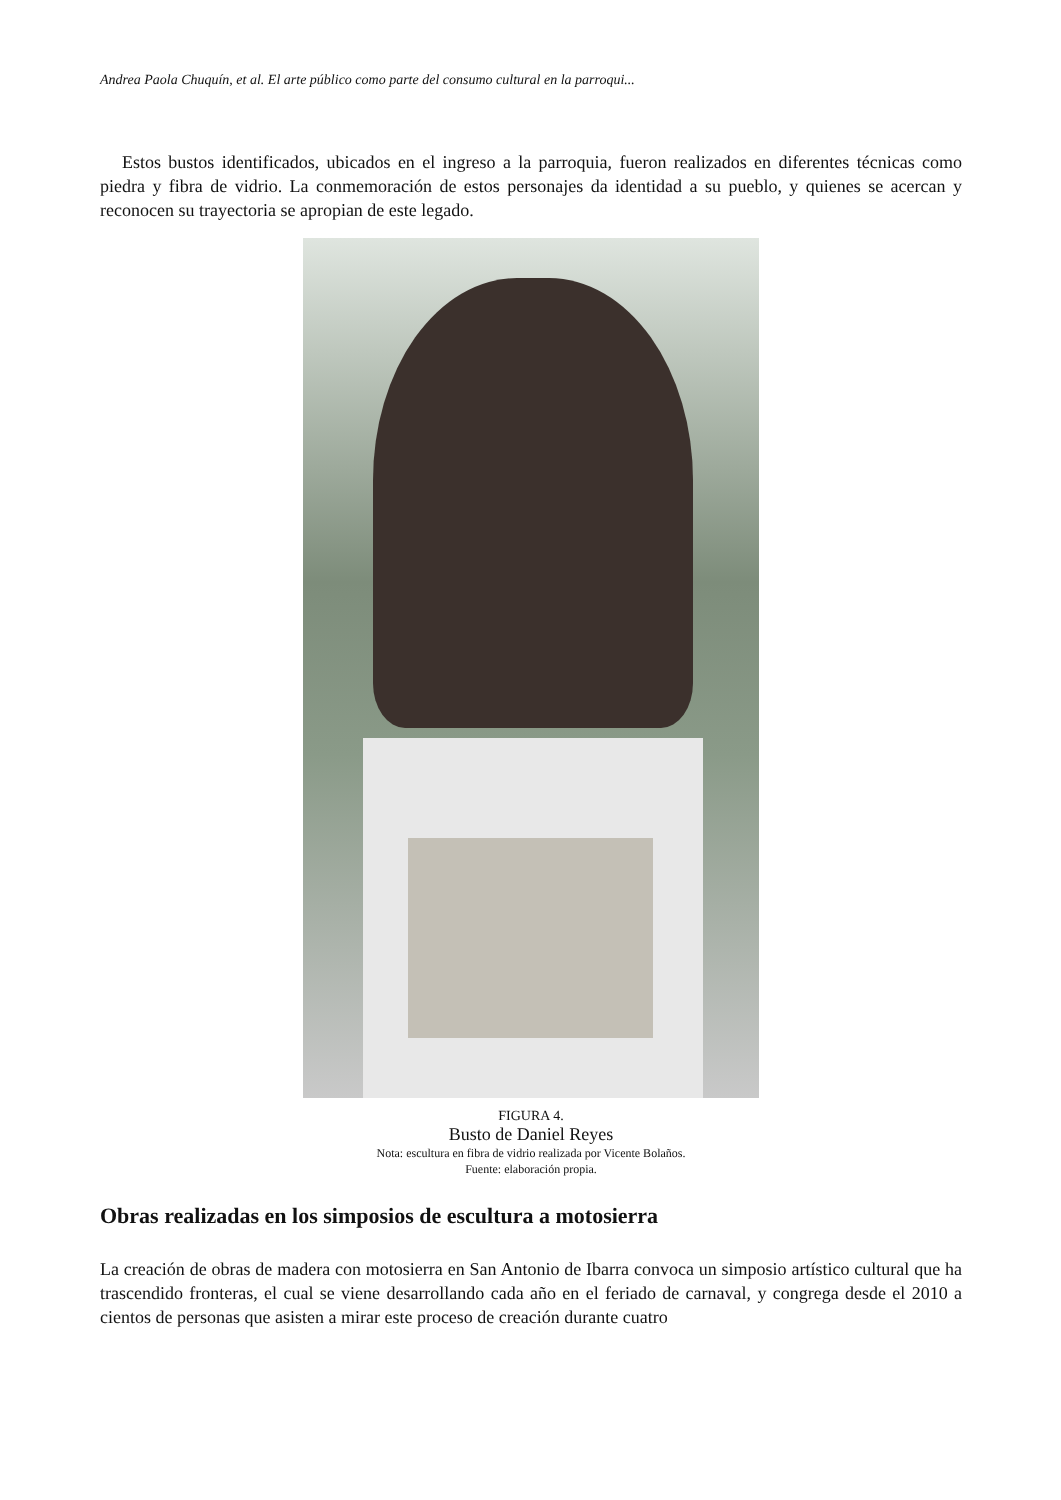Andrea Paola Chuquín, et al. El arte público como parte del consumo cultural en la parroqui...
Estos bustos identificados, ubicados en el ingreso a la parroquia, fueron realizados en diferentes técnicas como piedra y fibra de vidrio. La conmemoración de estos personajes da identidad a su pueblo, y quienes se acercan y reconocen su trayectoria se apropian de este legado.
FIGURA 4.
Busto de Daniel Reyes
Nota: escultura en fibra de vidrio realizada por Vicente Bolaños.
Fuente: elaboración propia.
Obras realizadas en los simposios de escultura a motosierra
La creación de obras de madera con motosierra en San Antonio de Ibarra convoca un simposio artístico cultural que ha trascendido fronteras, el cual se viene desarrollando cada año en el feriado de carnaval, y congrega desde el 2010 a cientos de personas que asisten a mirar este proceso de creación durante cuatro